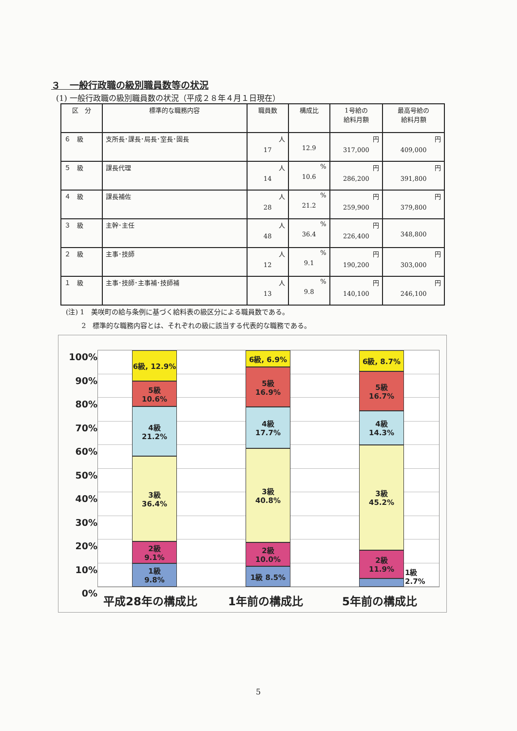３　一般行政職の級別職員数等の状況
(1) 一般行政職の級別職員数の状況（平成２８年４月１日現在）
| 区 分 | 標準的な職務内容 | 職員数 | 構成比 | 1号給の 給料月額 | 最高号給の 給料月額 |
| --- | --- | --- | --- | --- | --- |
| ６ 級 | 支所長･課長･局長･室長･園長 | 人 17 | 12.9 | 円 317,000 | 円 409,000 |
| ５ 級 | 課長代理 | 人 14 | % 10.6 | 円 286,200 | 円 391,800 |
| ４ 級 | 課長補佐 | 人 28 | % 21.2 | 円 259,900 | 円 379,800 |
| ３ 級 | 主幹･主任 | 人 48 | % 36.4 | 円 226,400 | 348,800 |
| ２ 級 | 主事･技師 | 人 12 | % 9.1 | 円 190,200 | 円 303,000 |
| １ 級 | 主事･技師･主事補･技師補 | 人 13 | % 9.8 | 円 140,100 | 円 246,100 |
(注) 1　美咲町の給与条例に基づく給料表の級区分による職員数である。
　　 2　標準的な職務内容とは、それぞれの級に該当する代表的な職務である。
100%
90%
80%
70%
60%
50%
40%
30%
20%
10%
0%
6級, 12.9%
5級
10.6%
4級
21.2%
3級
36.4%
2級
9.1%
1級
9.8%
6級, 6.9%
5級
16.9%
4級
17.7%
3級
40.8%
2級
10.0%
1級 8.5%
6級, 8.7%
5級
16.7%
4級
14.3%
3級
45.2%
2級
11.9%
1級 2.7%
平成28年の構成比 1年前の構成比 5年前の構成比
5